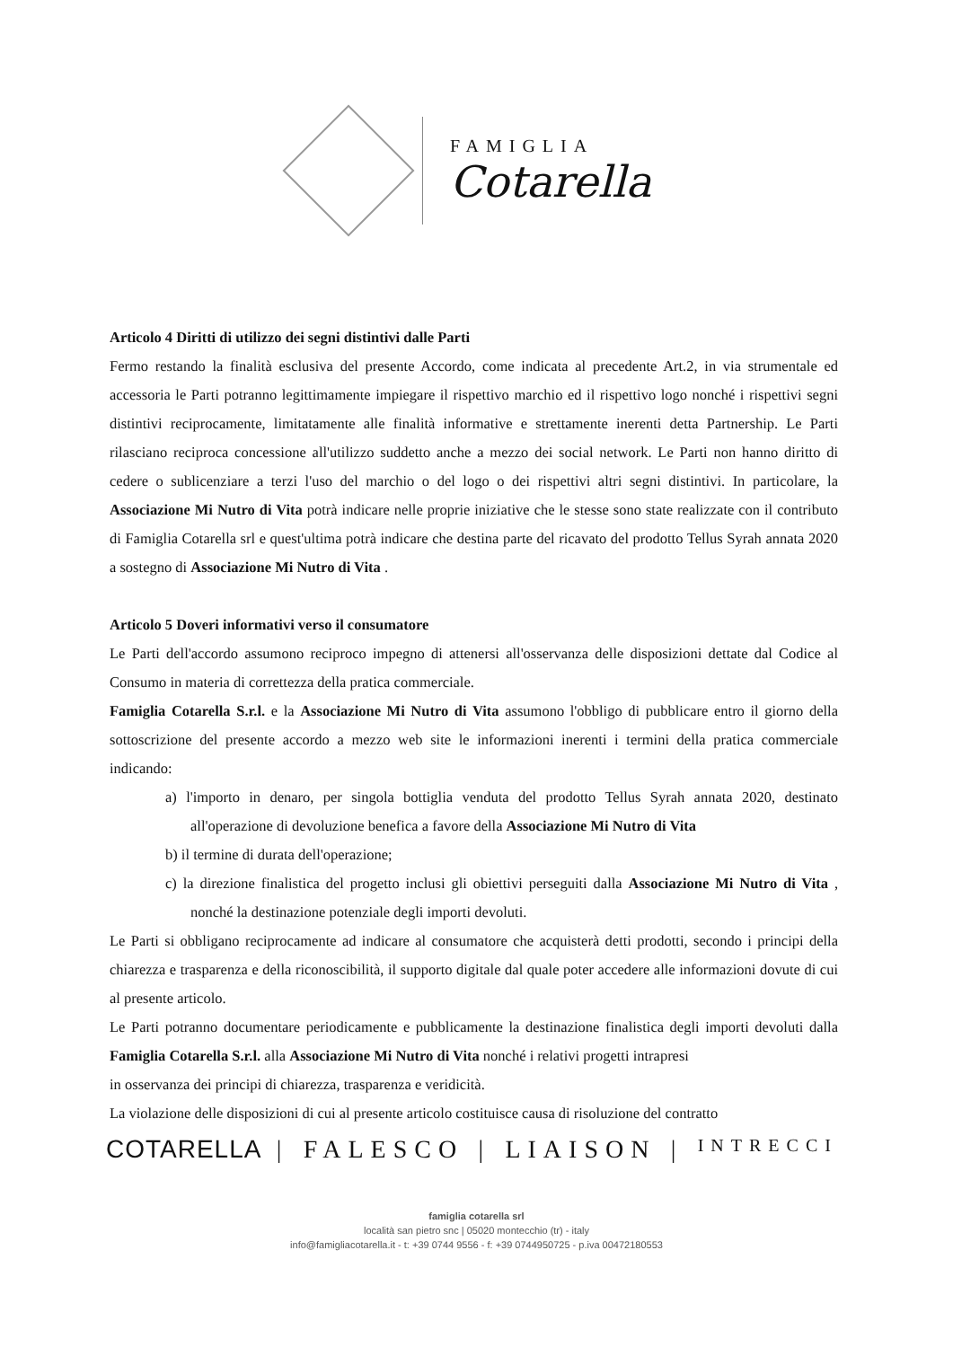FAMIGLIA
Cotarella
Articolo 4 Diritti di utilizzo dei segni distintivi dalle Parti
Fermo restando la finalità esclusiva del presente Accordo, come indicata al precedente Art.2, in via strumentale ed accessoria le Parti potranno legittimamente impiegare il rispettivo marchio ed il rispettivo logo nonché i rispettivi segni distintivi reciprocamente, limitatamente alle finalità informative e strettamente inerenti detta Partnership. Le Parti rilasciano reciproca concessione all'utilizzo suddetto anche a mezzo dei social network. Le Parti non hanno diritto di cedere o sublicenziare a terzi l'uso del marchio o del logo o dei rispettivi altri segni distintivi. In particolare, la Associazione Mi Nutro di Vita potrà indicare nelle proprie iniziative che le stesse sono state realizzate con il contributo di Famiglia Cotarella srl e quest'ultima potrà indicare che destina parte del ricavato del prodotto Tellus Syrah annata 2020 a sostegno di Associazione Mi Nutro di Vita .
Articolo 5 Doveri informativi verso il consumatore
Le Parti dell'accordo assumono reciproco impegno di attenersi all'osservanza delle disposizioni dettate dal Codice al Consumo in materia di correttezza della pratica commerciale.
Famiglia Cotarella S.r.l. e la Associazione Mi Nutro di Vita assumono l'obbligo di pubblicare entro il giorno della sottoscrizione del presente accordo a mezzo web site le informazioni inerenti i termini della pratica commerciale indicando:
a) l'importo in denaro, per singola bottiglia venduta del prodotto Tellus Syrah annata 2020, destinato all'operazione di devoluzione benefica a favore della Associazione Mi Nutro di Vita
b) il termine di durata dell'operazione;
c) la direzione finalistica del progetto inclusi gli obiettivi perseguiti dalla Associazione Mi Nutro di Vita , nonché la destinazione potenziale degli importi devoluti.
Le Parti si obbligano reciprocamente ad indicare al consumatore che acquisterà detti prodotti, secondo i principi della chiarezza e trasparenza e della riconoscibilità, il supporto digitale dal quale poter accedere alle informazioni dovute di cui al presente articolo.
Le Parti potranno documentare periodicamente e pubblicamente la destinazione finalistica degli importi devoluti dalla Famiglia Cotarella S.r.l. alla Associazione Mi Nutro di Vita nonché i relativi progetti intrapresi
in osservanza dei principi di chiarezza, trasparenza e veridicità.
La violazione delle disposizioni di cui al presente articolo costituisce causa di risoluzione del contratto
COTARELLA | FALESCO | LIAISON | INTRECCI
famiglia cotarella srl
località san pietro snc | 05020 montecchio (tr) - italy
info@famigliacotarella.it - t: +39 0744 9556 - f: +39 0744950725 - p.iva 00472180553